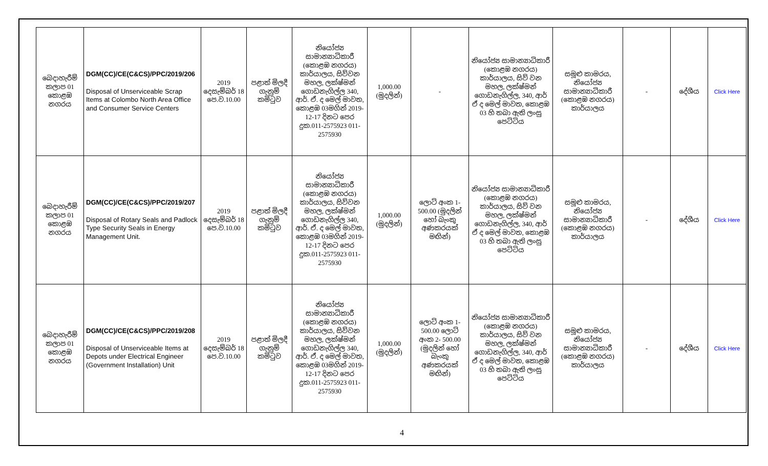| බෙදාහැරීම් කලාප 01 කොළඹ නගරය | DGM(CC)/CE(C&CS)/PPC/2019/206 Disposal of Unserviceable Scrap Items at Colombo North Area Office and Consumer Service Centers | 2019 දෙසැම්බර් 18 පෙ.ව.10.00 | පළාත් මිලදී ගැනුම් කමිටුව | නියෝජ්‍ය සාමාන්‍යාධිකාරී (කොළඹ නගරය) කාර්යාලය, සිව්වන මහල, ලක්ෂ්මන් ගොඩනැගිල්ල 340, ආර්. ඒ. ද මෙල් මාවත, කොළඹ 03මගින් 2019- 12-17 දිනට පෙර දුක.011-2575923 011-2575930 | 1,000.00 (මුදලින්) | - | නියෝජ්‍ය සාමාන්‍යාධිකාරී (කොළඹ නගරය) කාර්යාලය, සිව් වන මහල, ලක්ෂ්මන් ගොඩනැගිල්ල, 340, ආර් ඒ ද මෙල් මාවත, කොළඹ 03 හි තබා ඇති ලංසු පෙට්ටිය | සමූළු කාමරය, නියෝජ්‍ය සාමාන්‍යාධිකාරී (කොළඹ නගරය) කාර්යාලය | - | දේශීය | Click Here |
| බෙදාහැරීම් කලාප 01 කොළඹ නගරය | DGM(CC)/CE(C&CS)/PPC/2019/207 Disposal of Rotary Seals and Padlock Type Security Seals in Energy Management Unit. | 2019 දෙසැම්බර් 18 පෙ.ව.10.00 | පළාත් මිලදී ගැනුම් කමිටුව | නියෝජ්‍ය සාමාන්‍යාධිකාරී (කොළඹ නගරය) කාර්යාලය, සිව්වන මහල, ලක්ෂ්මන් ගොඩනැගිල්ල 340, ආර්. ඒ. ද මෙල් මාවත, කොළඹ 03මගින් 2019- 12-17 දිනට පෙර දුක.011-2575923 011-2575930 | 1,000.00 (මුදලින්) | ලොට් අංක 1- 500.00 (මුදලින් හෝ බැංකු අණකරයක් මඟින්) | නියෝජ්‍ය සාමාන්‍යාධිකාරී (කොළඹ නගරය) කාර්යාලය, සිව් වන මහල, ලක්ෂ්මන් ගොඩනැගිල්ල, 340, ආර් ඒ ද මෙල් මාවත, කොළඹ 03 හි තබා ඇති ලංසු පෙට්ටිය | සමූළු කාමරය, නියෝජ්‍ය සාමාන්‍යාධිකාරී (කොළඹ නගරය) කාර්යාලය | - | දේශීය | Click Here |
| බෙදාහැරීම් කලාප 01 කොළඹ නගරය | DGM(CC)/CE(C&CS)/PPC/2019/208 Disposal of Unserviceable Items at Depots under Electrical Engineer (Government Installation) Unit | 2019 දෙසැම්බර් 18 පෙ.ව.10.00 | පළාත් මිලදී ගැනුම් කමිටුව | නියෝජ්‍ය සාමාන්‍යාධිකාරී (කොළඹ නගරය) කාර්යාලය, සිව්වන මහල, ලක්ෂ්මන් ගොඩනැගිල්ල 340, ආර්. ඒ. ද මෙල් මාවත, කොළඹ 03මගින් 2019- 12-17 දිනට පෙර දුක.011-2575923 011-2575930 | 1,000.00 (මුදලින්) | ලොට් අංක 1- 500.00 ලොට් අංක 2- 500.00 (මුදලින් හෝ බැංකු අණකරයක් මඟින්) | නියෝජ්‍ය සාමාන්‍යාධිකාරී (කොළඹ නගරය) කාර්යාලය, සිව් වන මහල, ලක්ෂ්මන් ගොඩනැගිල්ල, 340, ආර් ඒ ද මෙල් මාවත, කොළඹ 03 හි තබා ඇති ලංසු පෙට්ටිය | සමූළු කාමරය, නියෝජ්‍ය සාමාන්‍යාධිකාරී (කොළඹ නගරය) කාර්යාලය | - | දේශීය | Click Here |
4